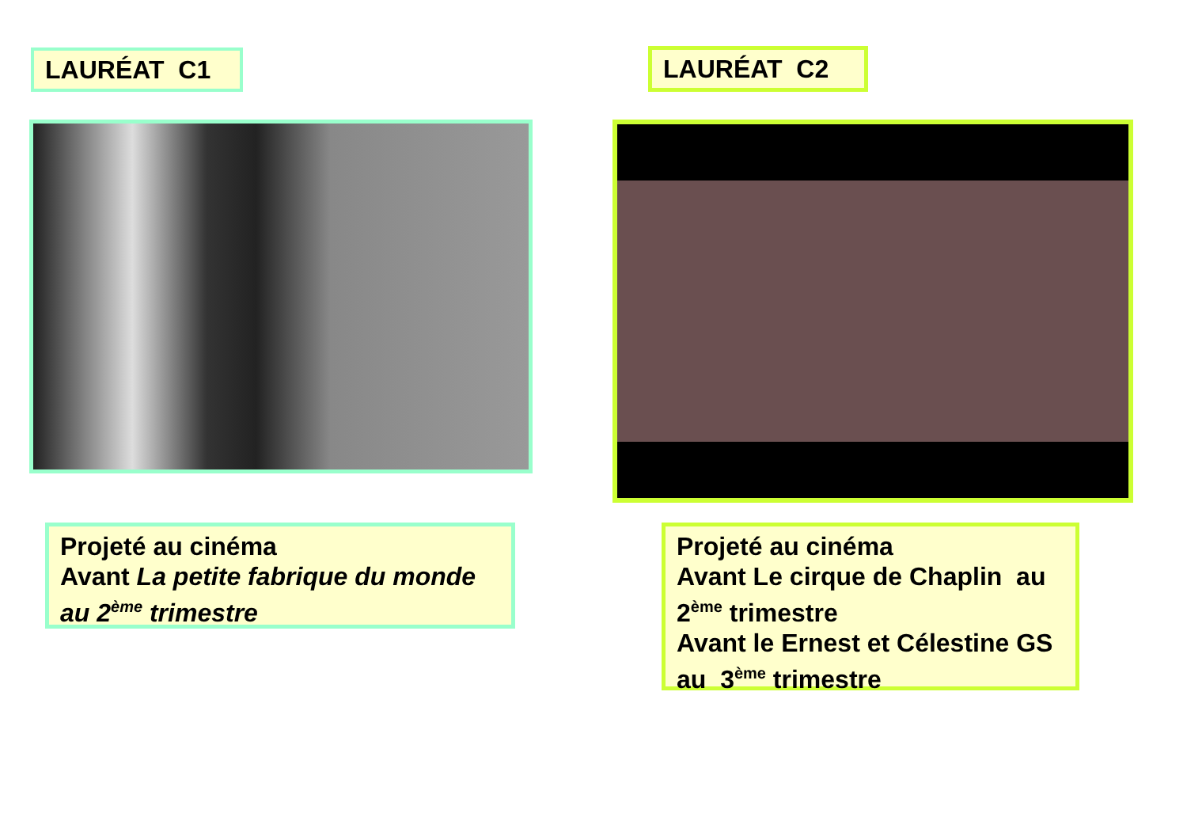LAURÉAT C1
Projeté au cinéma
Avant La petite fabrique du monde au 2<sup>ème</sup> trimestre
LAURÉAT C2
Projeté au cinéma
Avant Le cirque de Chaplin au 2<sup>ème</sup> trimestre
Avant le Ernest et Célestine GS au 3<sup>ème</sup> trimestre